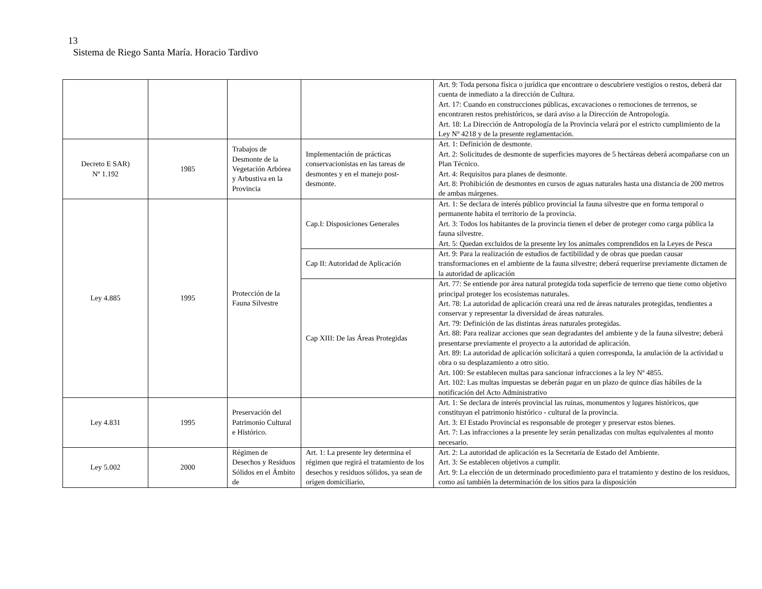13
Sistema de Riego Santa María. Horacio Tardivo
| | | | | Art. 9: Toda persona física o jurídica que encontrare o descubriere vestigios o restos, deberá dar cuenta de inmediato a la dirección de Cultura. Art. 17: Cuando en construcciones públicas, excavaciones o remociones de terrenos, se encontraren restos prehistóricos, se dará aviso a la Dirección de Antropología. Art. 18: La Dirección de Antropología de la Provincia velará por el estricto cumplimiento de la Ley Nº 4218 y de la presente reglamentación. |
| Decreto E SAR) Nº 1.192 | 1985 | Trabajos de Desmonte de la Vegetación Arbórea y Arbustiva en la Provincia | Implementación de prácticas conservacionistas en las tareas de desmontes y en el manejo post-desmonte. | Art. 1: Definición de desmonte. Art. 2: Solicitudes de desmonte de superficies mayores de 5 hectáreas deberá acompañarse con un Plan Técnico. Art. 4: Requisitos para planes de desmonte. Art. 8: Prohibición de desmontes en cursos de aguas naturales hasta una distancia de 200 metros de ambas márgenes. |
| Ley 4.885 | 1995 | Protección de la Fauna Silvestre | Cap.I: Disposiciones Generales | Art. 1: Se declara de interés público provincial la fauna silvestre que en forma temporal o permanente habita el territorio de la provincia. Art. 3: Todos los habitantes de la provincia tienen el deber de proteger como carga pública la fauna silvestre. Art. 5: Quedan excluidos de la presente ley los animales comprendidos en la Leyes de Pesca |
| | | | Cap II: Autoridad de Aplicación | Art. 9: Para la realización de estudios de factibilidad y de obras que puedan causar transformaciones en el ambiente de la fauna silvestre; deberá requerirse previamente dictamen de la autoridad de aplicación |
| | | | Cap XIII: De las Áreas Protegidas | Art. 77: Se entiende por área natural protegida toda superficie de terreno que tiene como objetivo principal proteger los ecosistemas naturales. Art. 78: La autoridad de aplicación creará una red de áreas naturales protegidas, tendientes a conservar y representar la diversidad de áreas naturales. Art. 79: Definición de las distintas áreas naturales protegidas. Art. 88: Para realizar acciones que sean degradantes del ambiente y de la fauna silvestre; deberá presentarse previamente el proyecto a la autoridad de aplicación. Art. 89: La autoridad de aplicación solicitará a quien corresponda, la anulación de la actividad u obra o su desplazamiento a otro sitio. Art. 100: Se establecen multas para sancionar infracciones a la ley Nº 4855. Art. 102: Las multas impuestas se deberán pagar en un plazo de quince días hábiles de la notificación del Acto Administrativo |
| Ley 4.831 | 1995 | Preservación del Patrimonio Cultural e Histórico. | | Art. 1: Se declara de interés provincial las ruinas, monumentos y lugares históricos, que constituyan el patrimonio histórico - cultural de la provincia. Art. 3: El Estado Provincial es responsable de proteger y preservar estos bienes. Art. 7: Las infracciones a la presente ley serán penalizadas con multas equivalentes al monto necesario. |
| Ley 5.002 | 2000 | Régimen de Desechos y Residuos Sólidos en el Ámbito de | Art. 1: La presente ley determina el régimen que regirá el tratamiento de los desechos y residuos sólidos, ya sean de origen domiciliario, | Art. 2: La autoridad de aplicación es la Secretaría de Estado del Ambiente. Art. 3: Se establecen objetivos a cumplir. Art. 9: La elección de un determinado procedimiento para el tratamiento y destino de los residuos, como así también la determinación de los sitios para la disposición |